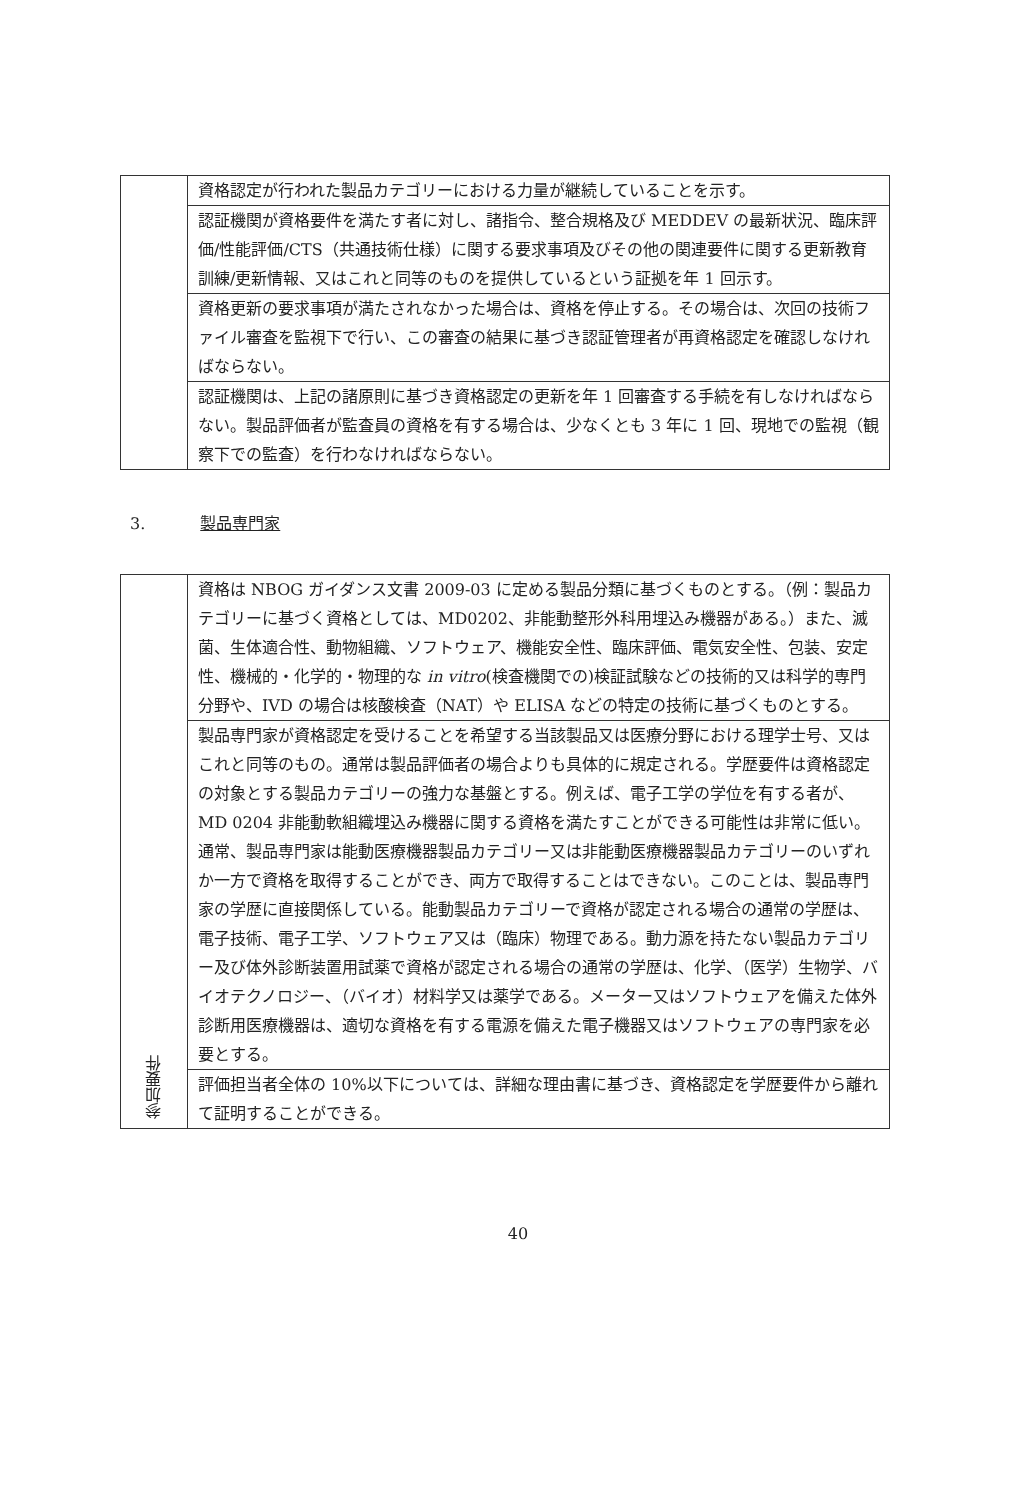| | 資格認定が行われた製品カテゴリーにおける力量が継続していることを示す。 |
| | 認証機関が資格要件を満たす者に対し、諸指令、整合規格及び MEDDEV の最新状況、臨床評価/性能評価/CTS（共通技術仕様）に関する要求事項及びその他の関連要件に関する更新教育訓練/更新情報、又はこれと同等のものを提供しているという証拠を年 1 回示す。 |
| | 資格更新の要求事項が満たされなかった場合は、資格を停止する。その場合は、次回の技術ファイル審査を監視下で行い、この審査の結果に基づき認証管理者が再資格認定を確認しなければならない。 |
| | 認証機関は、上記の諸原則に基づき資格認定の更新を年 1 回審査する手続を有しなければならない。製品評価者が監査員の資格を有する場合は、少なくとも 3 年に 1 回、現地での監視（観察下での監査）を行わなければならない。 |
3. 製品専門家
| 参加要件 | 資格は NBOG ガイダンス文書 2009-03 に定める製品分類に基づくものとする。（例：製品カテゴリーに基づく資格としては、MD0202、非能動整形外科用埋込み機器がある。）また、滅菌、生体適合性、動物組織、ソフトウェア、機能安全性、臨床評価、電気安全性、包装、安定性、機械的・化学的・物理的な in vitro (検査機関での)検証試験などの技術的又は科学的専門分野や、IVD の場合は核酸検査（NAT）や ELISA などの特定の技術に基づくものとする。 |
| | 製品専門家が資格認定を受けることを希望する当該製品又は医療分野における理学士号、又はこれと同等のもの。通常は製品評価者の場合よりも具体的に規定される。学歴要件は資格認定の対象とする製品カテゴリーの強力な基盤とする。例えば、電子工学の学位を有する者が、MD 0204 非能動軟組織埋込み機器に関する資格を満たすことができる可能性は非常に低い。通常、製品専門家は能動医療機器製品カテゴリー又は非能動医療機器製品カテゴリーのいずれか一方で資格を取得することができ、両方で取得することはできない。このことは、製品専門家の学歴に直接関係している。能動製品カテゴリーで資格が認定される場合の通常の学歴は、電子技術、電子工学、ソフトウェア又は（臨床）物理である。動力源を持たない製品カテゴリー及び体外診断装置用試薬で資格が認定される場合の通常の学歴は、化学、（医学）生物学、バイオテクノロジー、（バイオ）材料学又は薬学である。メーター又はソフトウェアを備えた体外診断用医療機器は、適切な資格を有する電源を備えた電子機器又はソフトウェアの専門家を必要とする。 |
| | 評価担当者全体の 10%以下については、詳細な理由書に基づき、資格認定を学歴要件から離れて証明することができる。 |
40